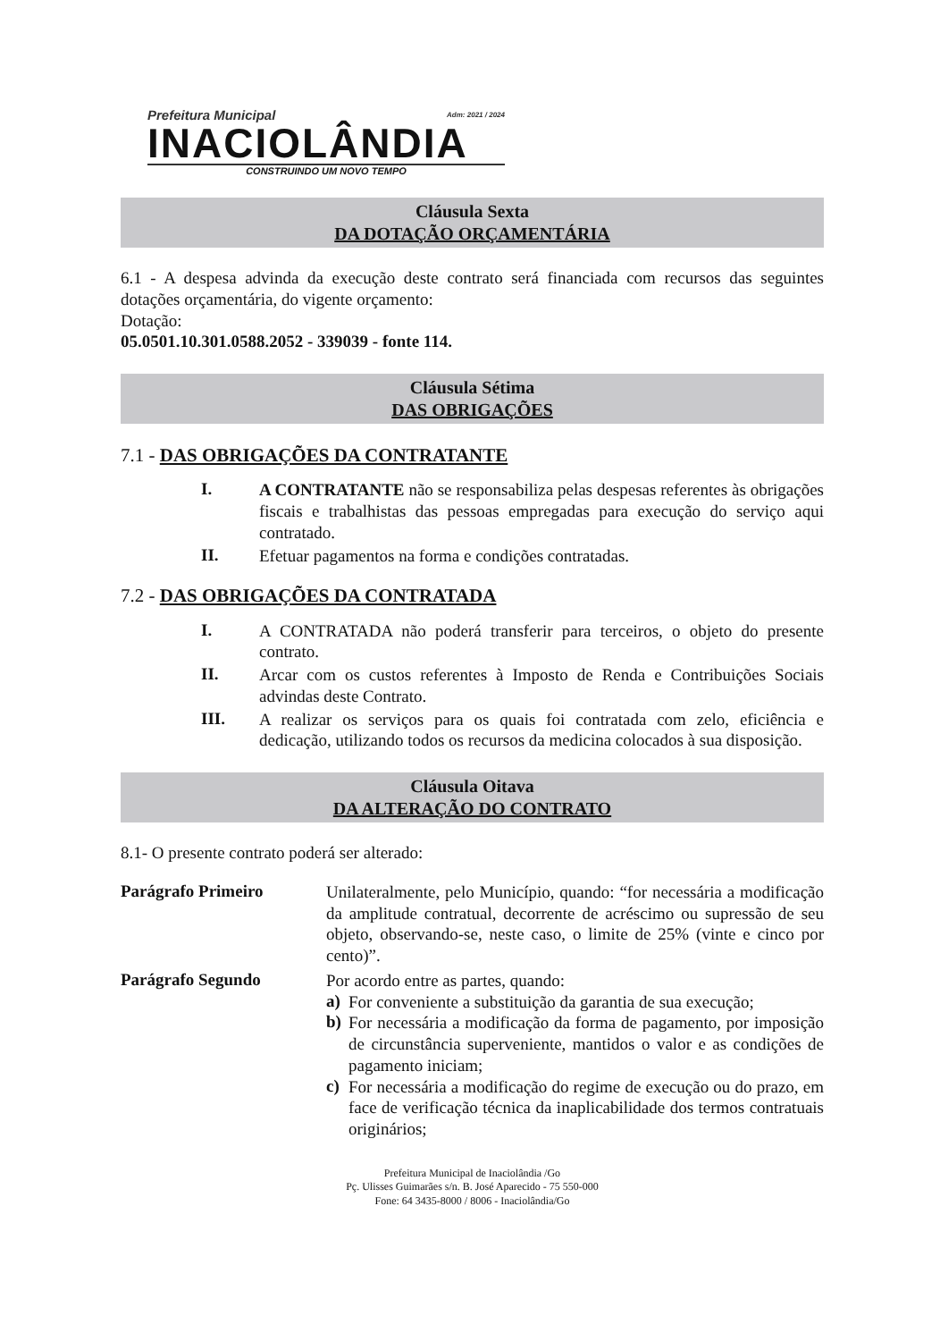Prefeitura Municipal Adm: 2021 / 2024
INACIOLÂNDIA
CONSTRUINDO UM NOVO TEMPO
Cláusula Sexta
DA DOTAÇÃO ORÇAMENTÁRIA
6.1 - A despesa advinda da execução deste contrato será financiada com recursos das seguintes dotações orçamentária, do vigente orçamento:
Dotação:
05.0501.10.301.0588.2052 - 339039 - fonte 114.
Cláusula Sétima
DAS OBRIGAÇÕES
7.1 - DAS OBRIGAÇÕES DA CONTRATANTE
I.
A CONTRATANTE não se responsabiliza pelas despesas referentes às obrigações fiscais e trabalhistas das pessoas empregadas para execução do serviço aqui contratado.
II.
Efetuar pagamentos na forma e condições contratadas.
7.2 - DAS OBRIGAÇÕES DA CONTRATADA
I.
A CONTRATADA não poderá transferir para terceiros, o objeto do presente contrato.
II.
Arcar com os custos referentes à Imposto de Renda e Contribuições Sociais advindas deste Contrato.
III.
A realizar os serviços para os quais foi contratada com zelo, eficiência e dedicação, utilizando todos os recursos da medicina colocados à sua disposição.
Cláusula Oitava
DA ALTERAÇÃO DO CONTRATO
8.1- O presente contrato poderá ser alterado:
Parágrafo Primeiro
Unilateralmente, pelo Município, quando: “for necessária a modificação da amplitude contratual, decorrente de acréscimo ou supressão de seu objeto, observando-se, neste caso, o limite de 25% (vinte e cinco por cento)”.
Parágrafo Segundo
Por acordo entre as partes, quando:
a)
For conveniente a substituição da garantia de sua execução;
b)
For necessária a modificação da forma de pagamento, por imposição de circunstância superveniente, mantidos o valor e as condições de pagamento iniciam;
c)
For necessária a modificação do regime de execução ou do prazo, em face de verificação técnica da inaplicabilidade dos termos contratuais originários;
Prefeitura Municipal de Inaciolândia /Go
Pç. Ulisses Guimarães s/n. B. José Aparecido - 75 550-000
Fone: 64 3435-8000 / 8006 - Inaciolândia/Go